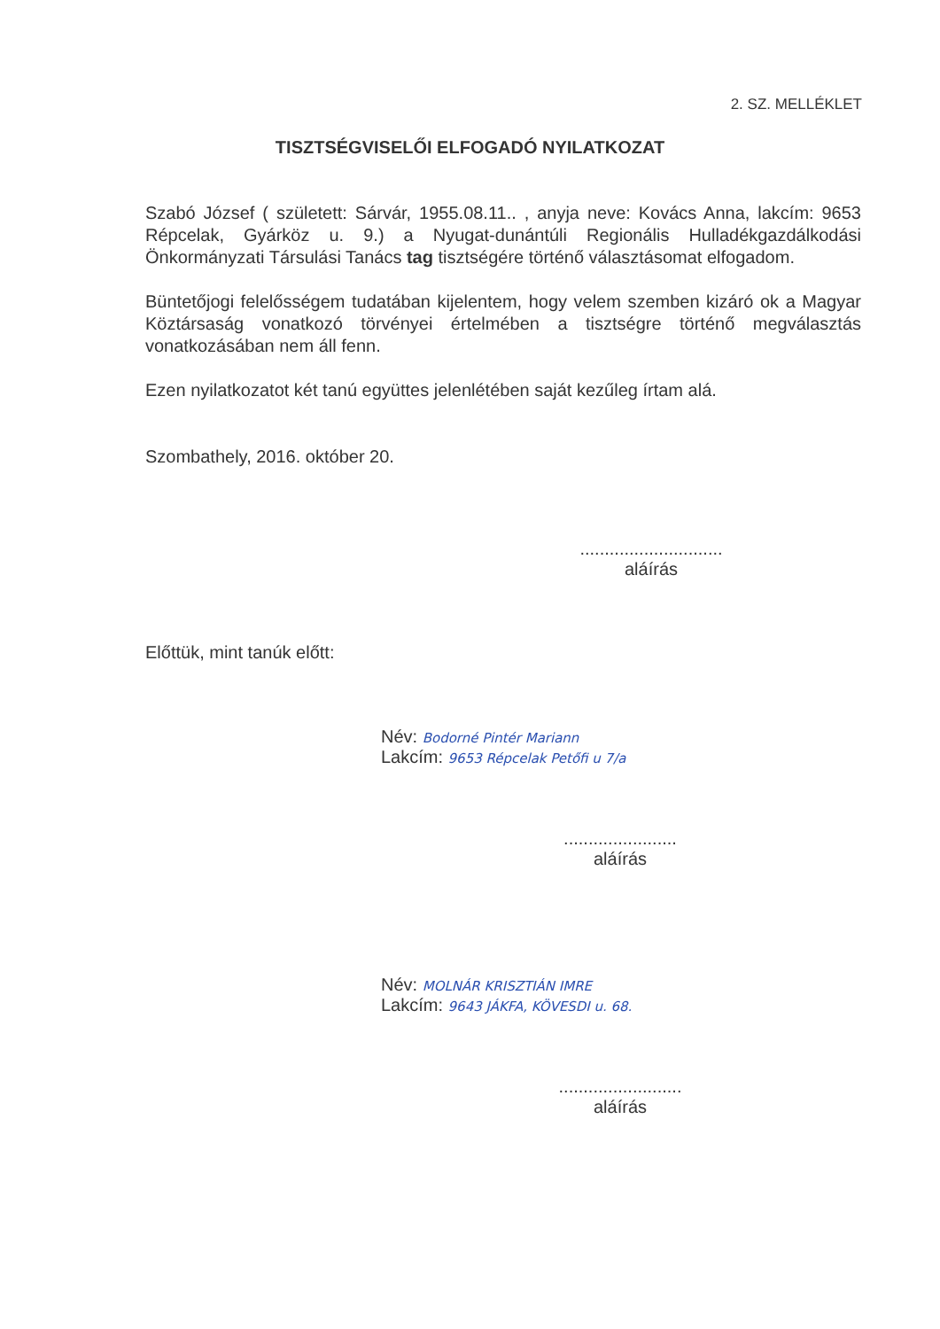2. SZ. MELLÉKLET
TISZTSÉGVISELŐI ELFOGADÓ NYILATKOZAT
Szabó József ( született: Sárvár, 1955.08.11.. , anyja neve: Kovács Anna, lakcím: 9653 Répcelak, Gyárköz u. 9.) a Nyugat-dunántúli Regionális Hulladékgazdálkodási Önkormányzati Társulási Tanács tag tisztségére történő választásomat elfogadom.
Büntetőjogi felelősségem tudatában kijelentem, hogy velem szemben kizáró ok a Magyar Köztársaság vonatkozó törvényei értelmében a tisztségre történő megválasztás vonatkozásában nem áll fenn.
Ezen nyilatkozatot két tanú együttes jelenlétében saját kezűleg írtam alá.
Szombathely, 2016. október 20.
.............................
aláírás
Előttük, mint tanúk előtt:
Név: Bodorné Pintér Mariann
Lakcím: 9653 Répcelak Petőfi u 7/a
.......................
aláírás
Név: MOLNÁR KRISZTIÁN IMRE
Lakcím: 9643 JÁKFA, KÖVESDI u. 68.
.........................
aláírás